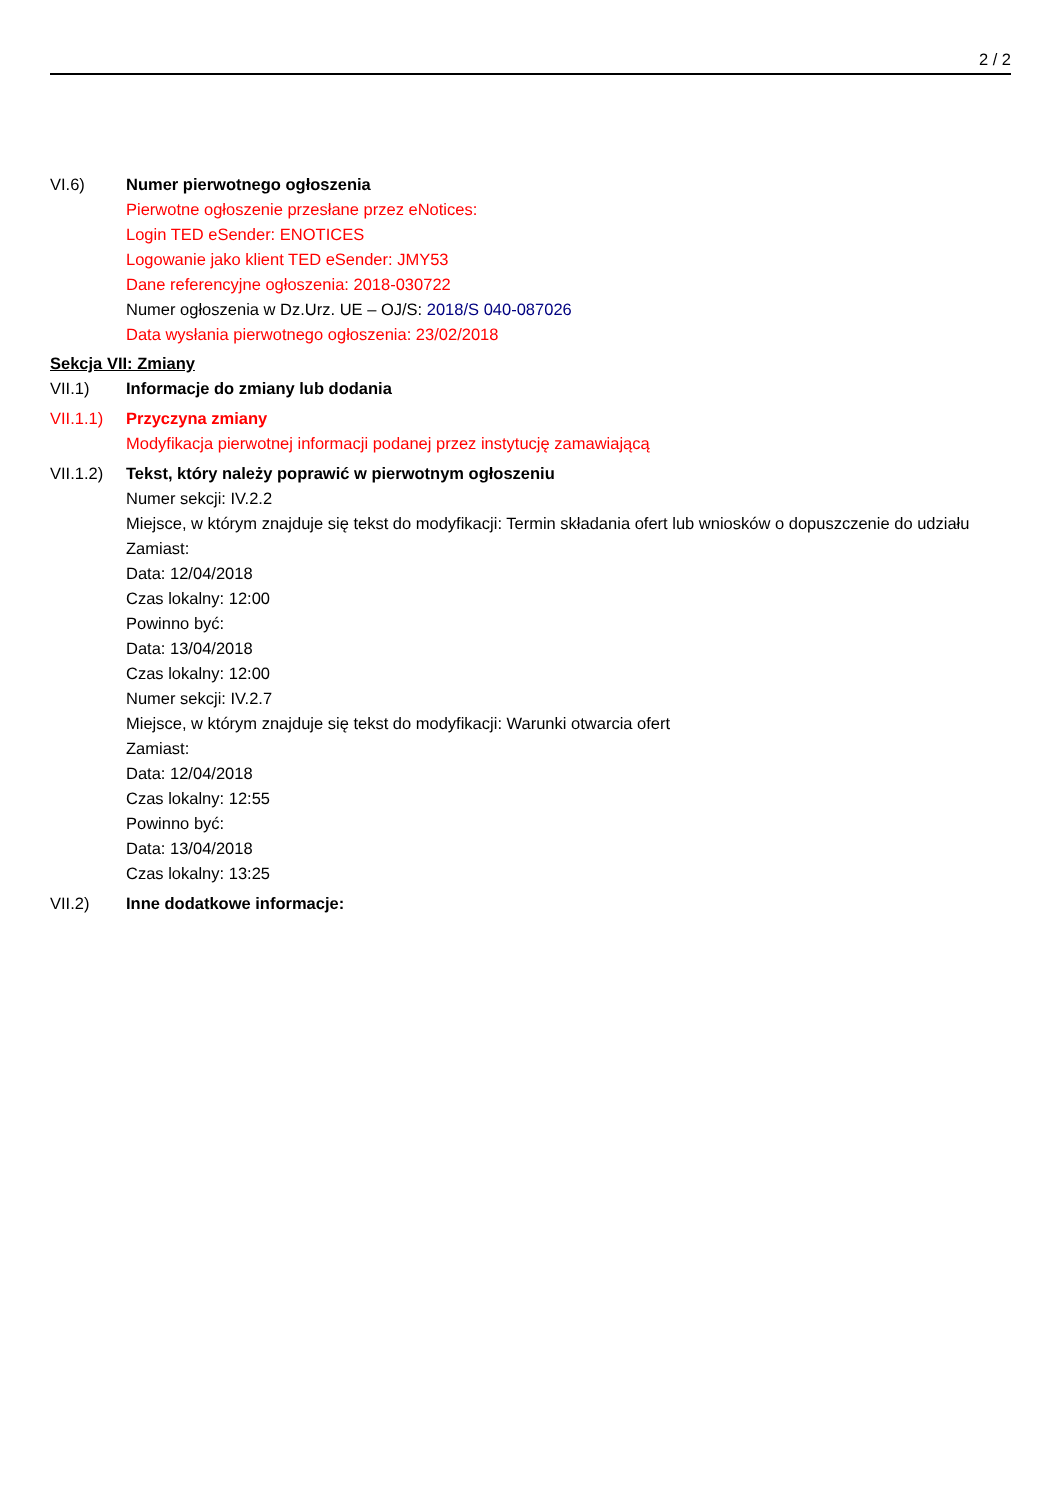2 / 2
VI.6) Numer pierwotnego ogłoszenia
Pierwotne ogłoszenie przesłane przez eNotices:
Login TED eSender: ENOTICES
Logowanie jako klient TED eSender: JMY53
Dane referencyjne ogłoszenia: 2018-030722
Numer ogłoszenia w Dz.Urz. UE – OJ/S: 2018/S 040-087026
Data wysłania pierwotnego ogłoszenia: 23/02/2018
Sekcja VII: Zmiany
VII.1) Informacje do zmiany lub dodania
VII.1.1)
Przyczyna zmiany
Modyfikacja pierwotnej informacji podanej przez instytucję zamawiającą
VII.1.2)
Tekst, który należy poprawić w pierwotnym ogłoszeniu
Numer sekcji: IV.2.2
Miejsce, w którym znajduje się tekst do modyfikacji: Termin składania ofert lub wniosków o dopuszczenie do udziału
Zamiast:
Data: 12/04/2018
Czas lokalny: 12:00
Powinno być:
Data: 13/04/2018
Czas lokalny: 12:00
Numer sekcji: IV.2.7
Miejsce, w którym znajduje się tekst do modyfikacji: Warunki otwarcia ofert
Zamiast:
Data: 12/04/2018
Czas lokalny: 12:55
Powinno być:
Data: 13/04/2018
Czas lokalny: 13:25
VII.2) Inne dodatkowe informacje: